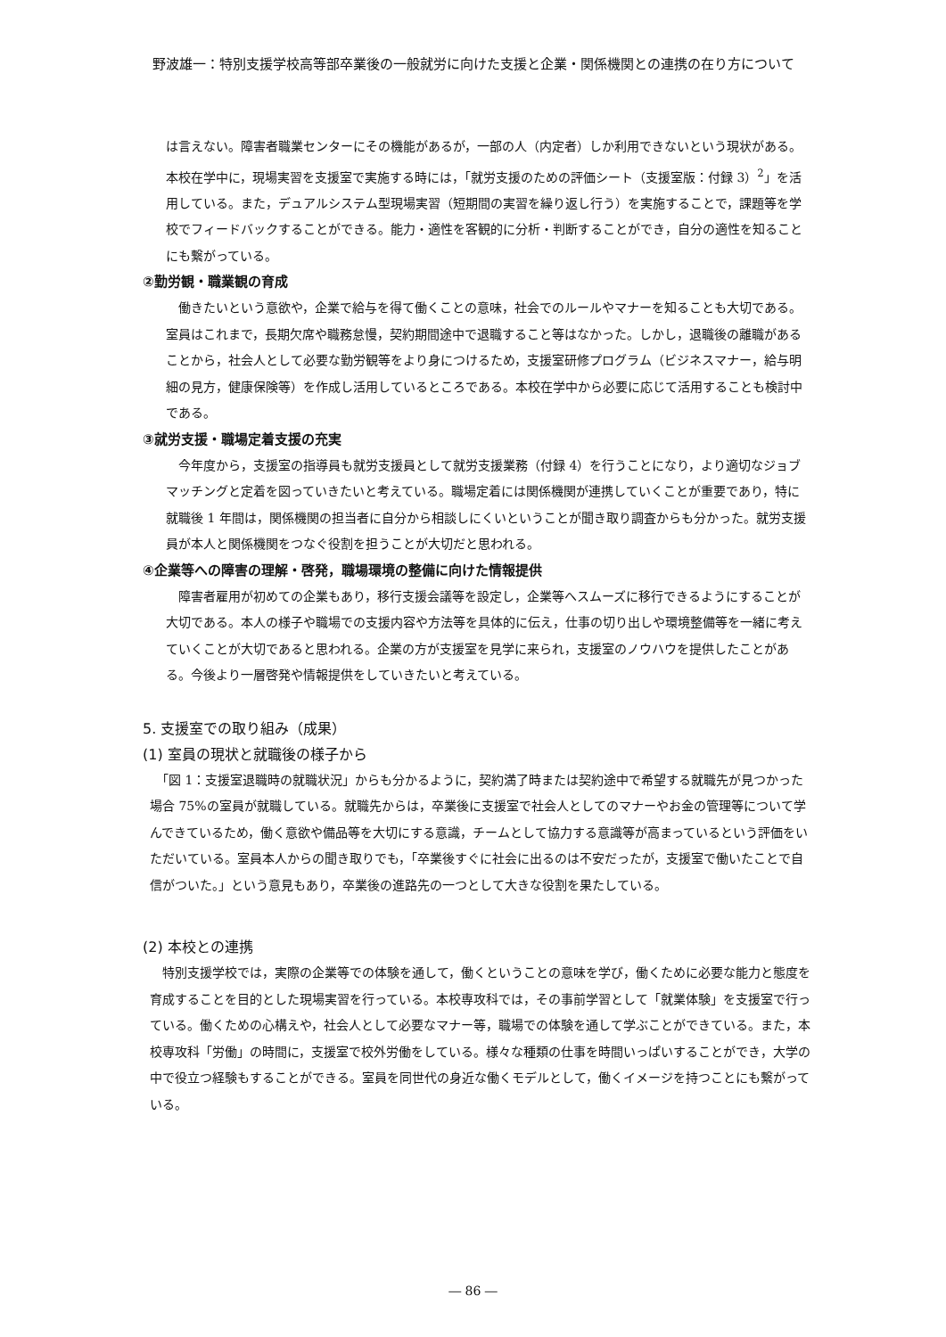野波雄一：特別支援学校高等部卒業後の一般就労に向けた支援と企業・関係機関との連携の在り方について
は言えない。障害者職業センターにその機能があるが，一部の人（内定者）しか利用できないという現状がある。本校在学中に，現場実習を支援室で実施する時には，「就労支援のための評価シート（支援室版：付録 3）<sup>2</sup>」を活用している。また，デュアルシステム型現場実習（短期間の実習を繰り返し行う）を実施することで，課題等を学校でフィードバックすることができる。能力・適性を客観的に分析・判断することができ，自分の適性を知ることにも繋がっている。
②勤労観・職業観の育成
　働きたいという意欲や，企業で給与を得て働くことの意味，社会でのルールやマナーを知ることも大切である。室員はこれまで，長期欠席や職務怠慢，契約期間途中で退職すること等はなかった。しかし，退職後の離職があることから，社会人として必要な勤労観等をより身につけるため，支援室研修プログラム（ビジネスマナー，給与明細の見方，健康保険等）を作成し活用しているところである。本校在学中から必要に応じて活用することも検討中である。
③就労支援・職場定着支援の充実
　今年度から，支援室の指導員も就労支援員として就労支援業務（付録 4）を行うことになり，より適切なジョブマッチングと定着を図っていきたいと考えている。職場定着には関係機関が連携していくことが重要であり，特に就職後 1 年間は，関係機関の担当者に自分から相談しにくいということが聞き取り調査からも分かった。就労支援員が本人と関係機関をつなぐ役割を担うことが大切だと思われる。
④企業等への障害の理解・啓発，職場環境の整備に向けた情報提供
　障害者雇用が初めての企業もあり，移行支援会議等を設定し，企業等へスムーズに移行できるようにすることが大切である。本人の様子や職場での支援内容や方法等を具体的に伝え，仕事の切り出しや環境整備等を一緒に考えていくことが大切であると思われる。企業の方が支援室を見学に来られ，支援室のノウハウを提供したことがある。今後より一層啓発や情報提供をしていきたいと考えている。
5. 支援室での取り組み（成果）
(1) 室員の現状と就職後の様子から
　「図 1：支援室退職時の就職状況」からも分かるように，契約満了時または契約途中で希望する就職先が見つかった場合 75%の室員が就職している。就職先からは，卒業後に支援室で社会人としてのマナーやお金の管理等について学んできているため，働く意欲や備品等を大切にする意識，チームとして協力する意識等が高まっているという評価をいただいている。室員本人からの聞き取りでも，「卒業後すぐに社会に出るのは不安だったが，支援室で働いたことで自信がついた。」という意見もあり，卒業後の進路先の一つとして大きな役割を果たしている。
(2) 本校との連携
　特別支援学校では，実際の企業等での体験を通して，働くということの意味を学び，働くために必要な能力と態度を育成することを目的とした現場実習を行っている。本校専攻科では，その事前学習として「就業体験」を支援室で行っている。働くための心構えや，社会人として必要なマナー等，職場での体験を通して学ぶことができている。また，本校専攻科「労働」の時間に，支援室で校外労働をしている。様々な種類の仕事を時間いっぱいすることができ，大学の中で役立つ経験もすることができる。室員を同世代の身近な働くモデルとして，働くイメージを持つことにも繋がっている。
― 86 ―